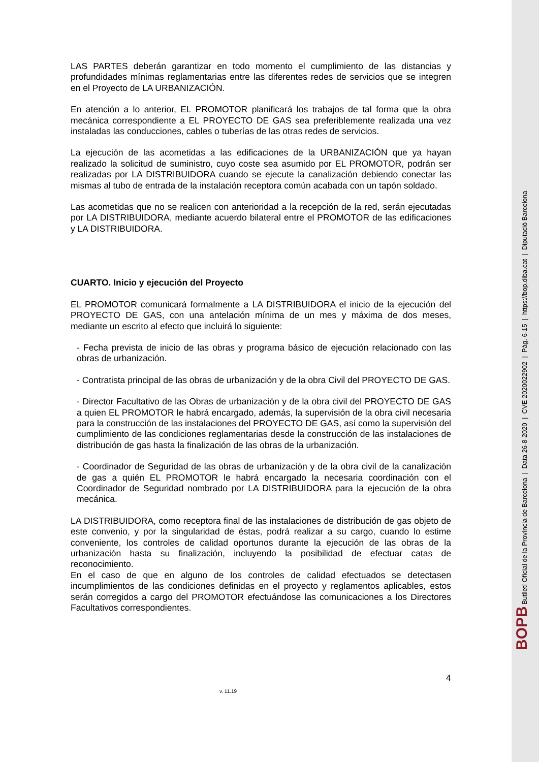LAS PARTES deberán garantizar en todo momento el cumplimiento de las distancias y profundidades mínimas reglamentarias entre las diferentes redes de servicios que se integren en el Proyecto de LA URBANIZACIÓN.
En atención a lo anterior, EL PROMOTOR planificará los trabajos de tal forma que la obra mecánica correspondiente a EL PROYECTO DE GAS sea preferiblemente realizada una vez instaladas las conducciones, cables o tuberías de las otras redes de servicios.
La ejecución de las acometidas a las edificaciones de la URBANIZACIÓN que ya hayan realizado la solicitud de suministro, cuyo coste sea asumido por EL PROMOTOR, podrán ser realizadas por LA DISTRIBUIDORA cuando se ejecute la canalización debiendo conectar las mismas al tubo de entrada de la instalación receptora común acabada con un tapón soldado.
Las acometidas que no se realicen con anterioridad a la recepción de la red, serán ejecutadas por LA DISTRIBUIDORA, mediante acuerdo bilateral entre el PROMOTOR de las edificaciones y LA DISTRIBUIDORA.
CUARTO. Inicio y ejecución del Proyecto
EL PROMOTOR comunicará formalmente a LA DISTRIBUIDORA el inicio de la ejecución del PROYECTO DE GAS, con una antelación mínima de un mes y máxima de dos meses, mediante un escrito al efecto que incluirá lo siguiente:
- Fecha prevista de inicio de las obras y programa básico de ejecución relacionado con las obras de urbanización.
- Contratista principal de las obras de urbanización y de la obra Civil del PROYECTO DE GAS.
- Director Facultativo de las Obras de urbanización y de la obra civil del PROYECTO DE GAS a quien EL PROMOTOR le habrá encargado, además, la supervisión de la obra civil necesaria para la construcción de las instalaciones del PROYECTO DE GAS, así como la supervisión del cumplimiento de las condiciones reglamentarias desde la construcción de las instalaciones de distribución de gas hasta la finalización de las obras de la urbanización.
- Coordinador de Seguridad de las obras de urbanización y de la obra civil de la canalización de gas a quién EL PROMOTOR le habrá encargado la necesaria coordinación con el Coordinador de Seguridad nombrado por LA DISTRIBUIDORA para la ejecución de la obra mecánica.
LA DISTRIBUIDORA, como receptora final de las instalaciones de distribución de gas objeto de este convenio, y por la singularidad de éstas, podrá realizar a su cargo, cuando lo estime conveniente, los controles de calidad oportunos durante la ejecución de las obras de la urbanización hasta su finalización, incluyendo la posibilidad de efectuar catas de reconocimiento.
En el caso de que en alguno de los controles de calidad efectuados se detectasen incumplimientos de las condiciones definidas en el proyecto y reglamentos aplicables, estos serán corregidos a cargo del PROMOTOR efectuándose las comunicaciones a los Directores Facultativos correspondientes.
4
v. 11.19
BOPB Butlletí Oficial de la Província de Barcelona | Data 26-8-2020 | CVE 2020022902 | Pàg. 6-15 | https://bop.diba.cat | Diputació Barcelona